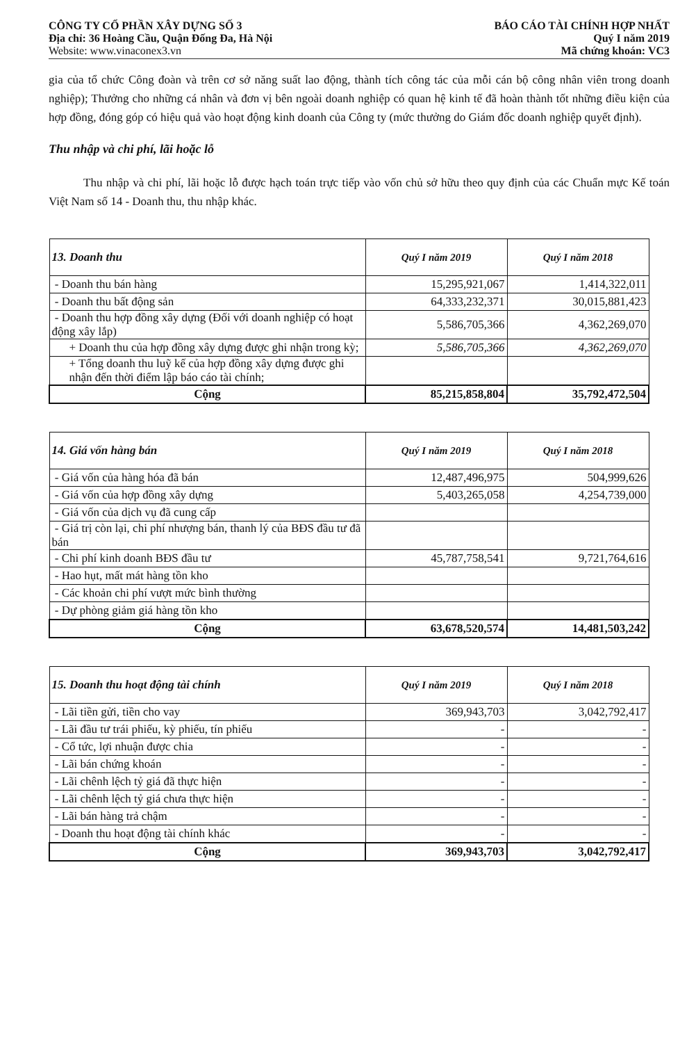CÔNG TY CỔ PHẦN XÂY DỰNG SỐ 3
Địa chỉ: 36 Hoàng Cầu, Quận Đống Đa, Hà Nội
Website: www.vinaconex3.vn
BÁO CÁO TÀI CHÍNH HỢP NHẤT
Quý I năm 2019
Mã chứng khoán: VC3
gia của tổ chức Công đoàn và trên cơ sở năng suất lao động, thành tích công tác của mỗi cán bộ công nhân viên trong doanh nghiệp); Thưởng cho những cá nhân và đơn vị bên ngoài doanh nghiệp có quan hệ kinh tế đã hoàn thành tốt những điều kiện của hợp đồng, đóng góp có hiệu quả vào hoạt động kinh doanh của Công ty (mức thưởng do Giám đốc doanh nghiệp quyết định).
Thu nhập và chi phí, lãi hoặc lỗ
Thu nhập và chi phí, lãi hoặc lỗ được hạch toán trực tiếp vào vốn chủ sở hữu theo quy định của các Chuẩn mực Kế toán Việt Nam số 14 - Doanh thu, thu nhập khác.
| 13. Doanh thu | Quý I năm 2019 | Quý I năm 2018 |
| --- | --- | --- |
| - Doanh thu bán hàng | 15,295,921,067 | 1,414,322,011 |
| - Doanh thu bất động sản | 64,333,232,371 | 30,015,881,423 |
| - Doanh thu hợp đồng xây dựng (Đối với doanh nghiệp có hoạt động xây lắp) | 5,586,705,366 | 4,362,269,070 |
| + Doanh thu của hợp đồng xây dựng được ghi nhận trong kỳ; | 5,586,705,366 | 4,362,269,070 |
| + Tổng doanh thu luỹ kế của hợp đồng xây dựng được ghi nhận đến thời điểm lập báo cáo tài chính; | | |
| Cộng | 85,215,858,804 | 35,792,472,504 |
| 14. Giá vốn hàng bán | Quý I năm 2019 | Quý I năm 2018 |
| --- | --- | --- |
| - Giá vốn của hàng hóa đã bán | 12,487,496,975 | 504,999,626 |
| - Giá vốn của hợp đồng xây dựng | 5,403,265,058 | 4,254,739,000 |
| - Giá vốn của dịch vụ đã cung cấp | | |
| - Giá trị còn lại, chi phí nhượng bán, thanh lý của BĐS đầu tư đã bán | | |
| - Chi phí kinh doanh BĐS đầu tư | 45,787,758,541 | 9,721,764,616 |
| - Hao hụt, mất mát hàng tồn kho | | |
| - Các khoản chi phí vượt mức bình thường | | |
| - Dự phòng giảm giá hàng tồn kho | | |
| Cộng | 63,678,520,574 | 14,481,503,242 |
| 15. Doanh thu hoạt động tài chính | Quý I năm 2019 | Quý I năm 2018 |
| --- | --- | --- |
| - Lãi tiền gửi, tiền cho vay | 369,943,703 | 3,042,792,417 |
| - Lãi đầu tư trái phiếu, kỳ phiếu, tín phiếu | - | - |
| - Cổ tức, lợi nhuận được chia | - | - |
| - Lãi bán chứng khoán | - | - |
| - Lãi chênh lệch tỷ giá đã thực hiện | - | - |
| - Lãi chênh lệch tỷ giá chưa thực hiện | - | - |
| - Lãi bán hàng trả chậm | - | - |
| - Doanh thu hoạt động tài chính khác | - | - |
| Cộng | 369,943,703 | 3,042,792,417 |